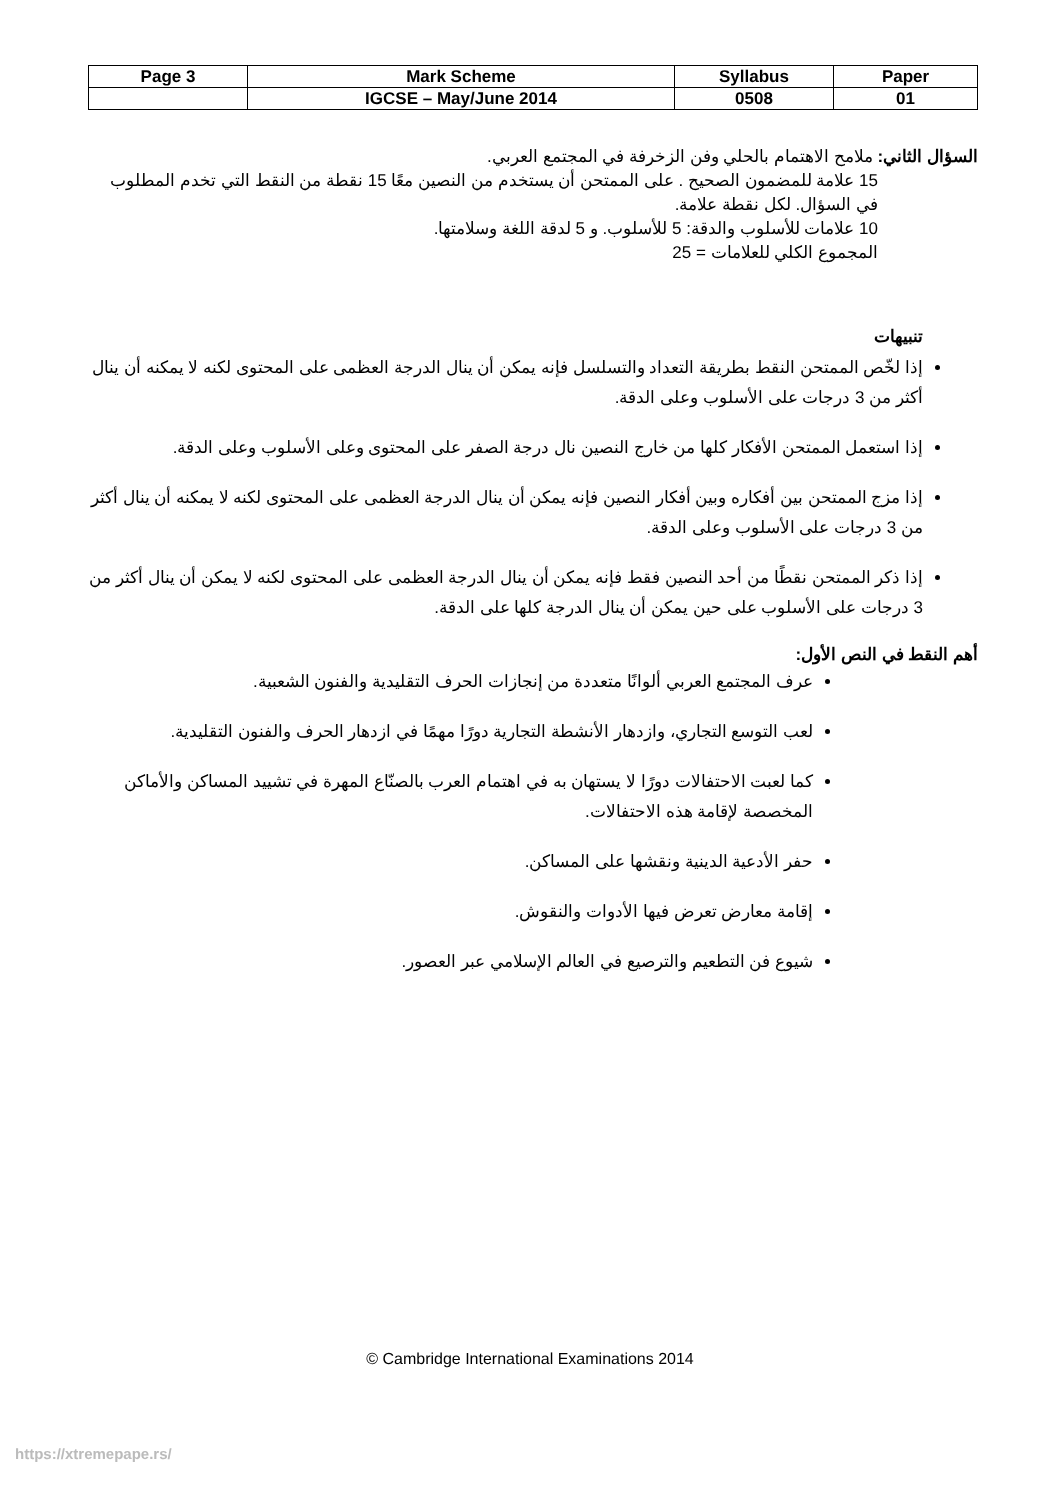| Page 3 | Mark Scheme | Syllabus | Paper |
| | IGCSE – May/June 2014 | 0508 | 01 |
السؤال الثاني: ملامح الاهتمام بالحلي وفن الزخرفة في المجتمع العربي.
15 علامة للمضمون الصحيح . على الممتحن أن يستخدم من النصين معًا 15 نقطة من النقط التي تخدم المطلوب في السؤال. لكل نقطة علامة.
10 علامات للأسلوب والدقة: 5 للأسلوب. و 5 لدقة اللغة وسلامتها.
المجموع الكلي للعلامات = 25
تنبيهات
إذا لخّص الممتحن النقط بطريقة التعداد والتسلسل فإنه يمكن أن ينال الدرجة العظمى على المحتوى لكنه لا يمكنه أن ينال أكثر من 3 درجات على الأسلوب وعلى الدقة.
إذا استعمل الممتحن الأفكار كلها من خارج النصين نال درجة الصفر على المحتوى وعلى الأسلوب وعلى الدقة.
إذا مزج الممتحن بين أفكاره وبين أفكار النصين فإنه يمكن أن ينال الدرجة العظمى على المحتوى لكنه لا يمكنه أن ينال أكثر من 3 درجات على الأسلوب وعلى الدقة.
إذا ذكر الممتحن نقطًا من أحد النصين فقط فإنه يمكن أن ينال الدرجة العظمى على المحتوى لكنه لا يمكن أن ينال أكثر من 3 درجات على الأسلوب على حين يمكن أن ينال الدرجة كلها على الدقة.
أهم النقط في النص الأول:
عرف المجتمع العربي ألوانًا متعددة من إنجازات الحرف التقليدية والفنون الشعبية.
لعب التوسع التجاري، وازدهار الأنشطة التجارية دورًا مهمًا في ازدهار الحرف والفنون التقليدية.
كما لعبت الاحتفالات دورًا لا يستهان به في اهتمام العرب بالصنّاع المهرة في تشييد المساكن والأماكن المخصصة لإقامة هذه الاحتفالات.
حفر الأدعية الدينية ونقشها على المساكن.
إقامة معارض تعرض فيها الأدوات والنقوش.
شيوع فن التطعيم والترصيع في العالم الإسلامي عبر العصور.
© Cambridge International Examinations 2014
https://xtremepape.rs/